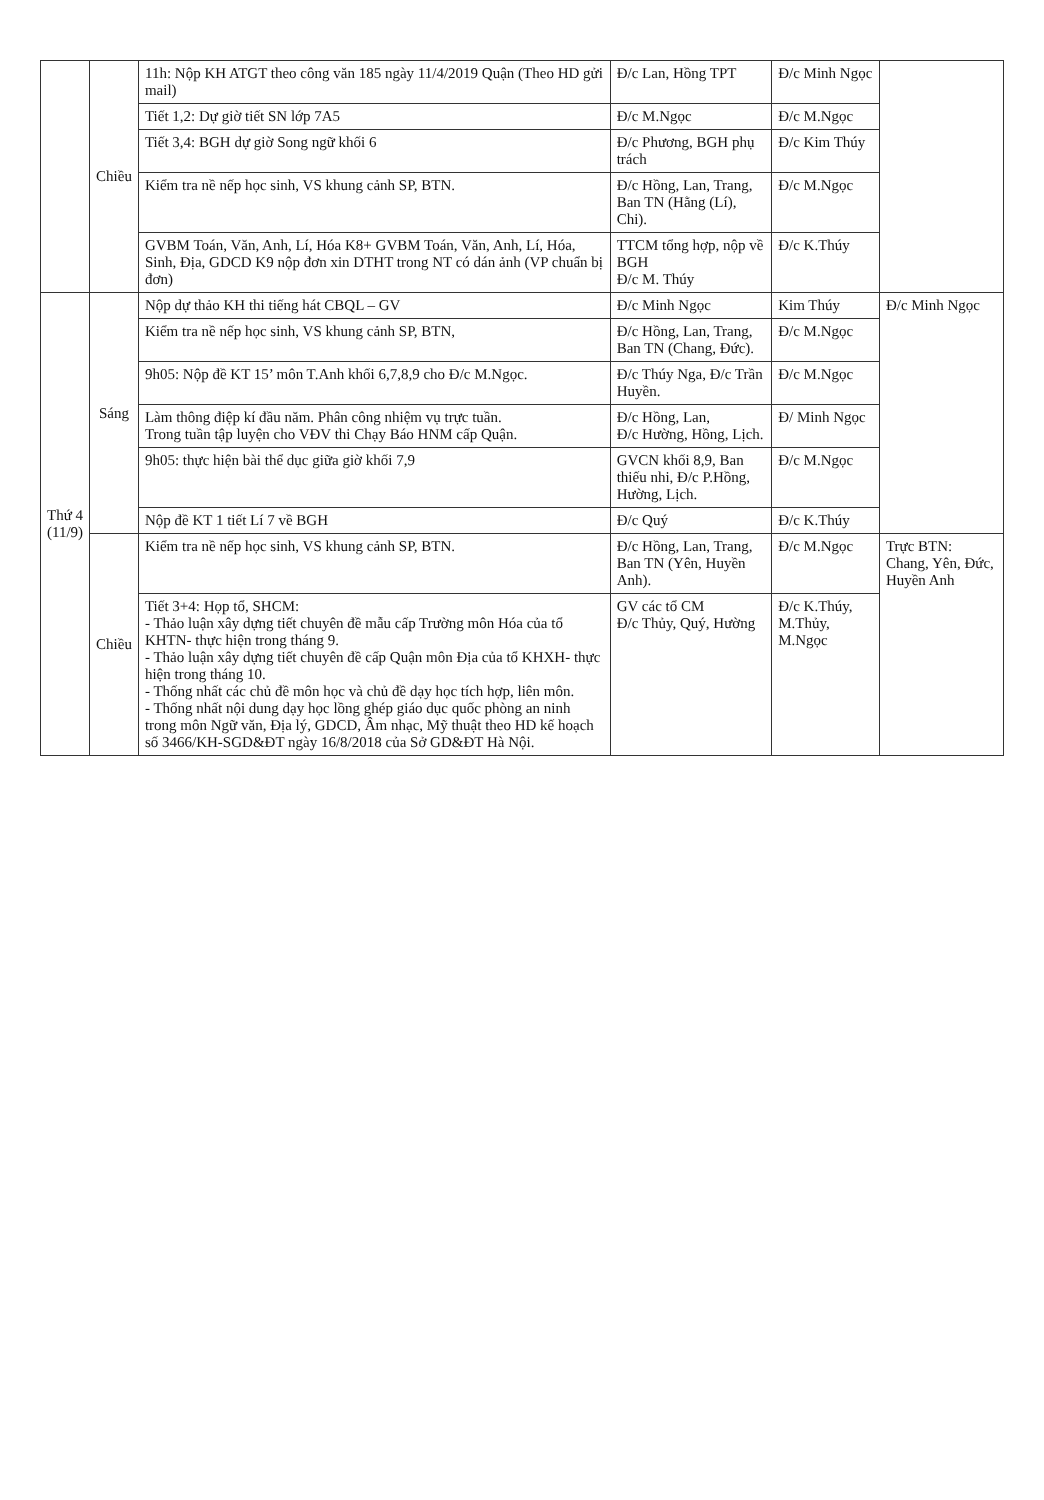| | Chiều | 11h: Nộp KH ATGT theo công văn 185 ngày 11/4/2019 Quận (Theo HD gửi mail) | Đ/c Lan, Hồng TPT | Đ/c Minh Ngọc | |
| | | Tiết 1,2: Dự giờ tiết SN lớp 7A5 | Đ/c M.Ngọc | Đ/c M.Ngọc | |
| | | Tiết 3,4: BGH dự giờ Song ngữ khối 6 | Đ/c Phương, BGH phụ trách | Đ/c Kim Thúy | |
| | | Kiểm tra nề nếp học sinh, VS khung cảnh SP, BTN. | Đ/c Hồng, Lan, Trang, Ban TN (Hằng (Lí), Chi). | Đ/c M.Ngọc | |
| | | GVBM Toán, Văn, Anh, Lí, Hóa K8+ GVBM Toán, Văn, Anh, Lí, Hóa, Sinh, Địa, GDCD K9 nộp đơn xin DTHT trong NT có dán ảnh (VP chuẩn bị đơn) | TTCM tổng hợp, nộp về BGH Đ/c M. Thúy | Đ/c K.Thúy | |
| Thứ 4 (11/9) | Sáng | Nộp dự thảo KH thi tiếng hát CBQL – GV | Đ/c Minh Ngọc | Kim Thúy | Đ/c Minh Ngọc |
| | | Kiểm tra nề nếp học sinh, VS khung cảnh SP, BTN, | Đ/c Hồng, Lan, Trang, Ban TN (Chang, Đức). | Đ/c M.Ngọc | |
| | | 9h05: Nộp đề KT 15’ môn T.Anh khối 6,7,8,9 cho Đ/c M.Ngọc. | Đ/c Thúy Nga, Đ/c Trần Huyền. | Đ/c M.Ngọc | |
| | | Làm thông điệp kí đầu năm. Phân công nhiệm vụ trực tuần. Trong tuần tập luyện cho VĐV thi Chạy Báo HNM cấp Quận. | Đ/c Hồng, Lan, Đ/c Hường, Hồng, Lịch. | Đ/ Minh Ngọc | |
| | | 9h05: thực hiện bài thể dục giữa giờ khối 7,9 | GVCN khối 8,9, Ban thiếu nhi, Đ/c P.Hồng, Hường, Lịch. | Đ/c M.Ngọc | |
| | | Nộp đề KT 1 tiết Lí 7 về BGH | Đ/c Quý | Đ/c K.Thúy | |
| | Chiều | Kiểm tra nề nếp học sinh, VS khung cảnh SP, BTN. | Đ/c Hồng, Lan, Trang, Ban TN (Yên, Huyền Anh). | Đ/c M.Ngọc | Trực BTN: Chang, Yên, Đức, Huyền Anh |
| | | Tiết 3+4: Họp tổ, SHCM: - Thảo luận xây dựng tiết chuyên đề mẫu cấp Trường môn Hóa của tổ KHTN- thực hiện trong tháng 9. - Thảo luận xây dựng tiết chuyên đề cấp Quận môn Địa của tổ KHXH- thực hiện trong tháng 10. - Thống nhất các chủ đề môn học và chủ đề dạy học tích hợp, liên môn. - Thống nhất nội dung dạy học lồng ghép giáo dục quốc phòng an ninh trong môn Ngữ văn, Địa lý, GDCD, Âm nhạc, Mỹ thuật theo HD kế hoạch số 3466/KH-SGD&ĐT ngày 16/8/2018 của Sở GD&ĐT Hà Nội. | GV các tổ CM Đ/c Thủy, Quý, Hường | Đ/c K.Thúy, M.Thủy, M.Ngọc | |